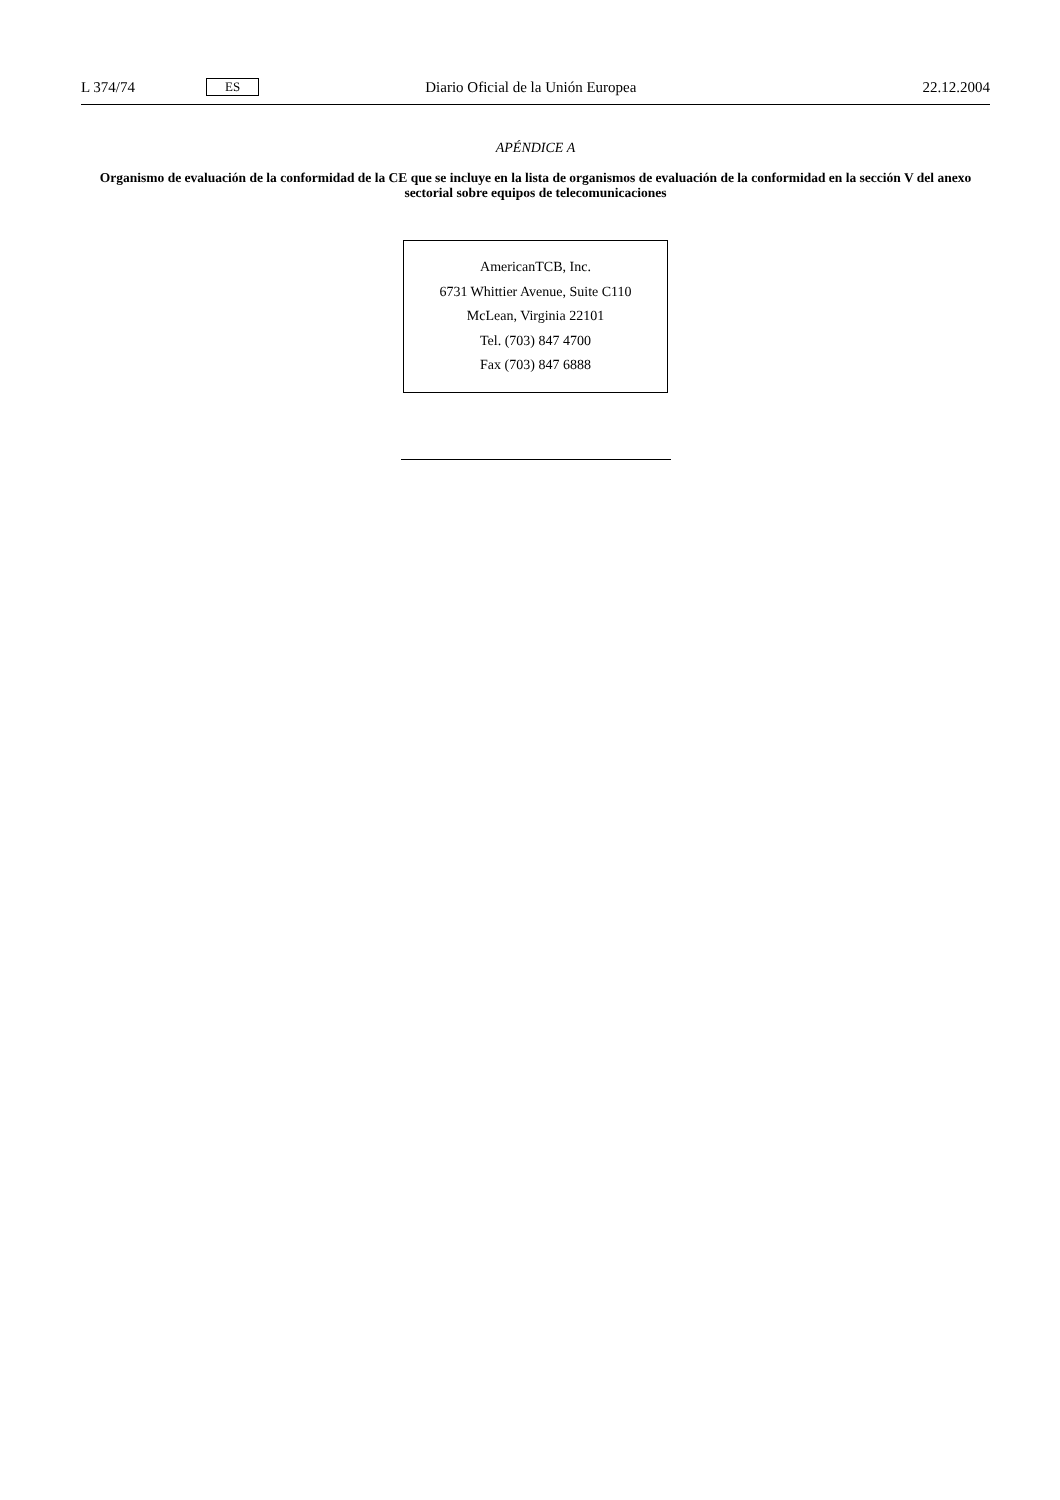L 374/74 ES Diario Oficial de la Unión Europea 22.12.2004
APÉNDICE A
Organismo de evaluación de la conformidad de la CE que se incluye en la lista de organismos de evaluación de la conformidad en la sección V del anexo sectorial sobre equipos de telecomunicaciones
AmericanTCB, Inc.
6731 Whittier Avenue, Suite C110
McLean, Virginia 22101
Tel. (703) 847 4700
Fax (703) 847 6888